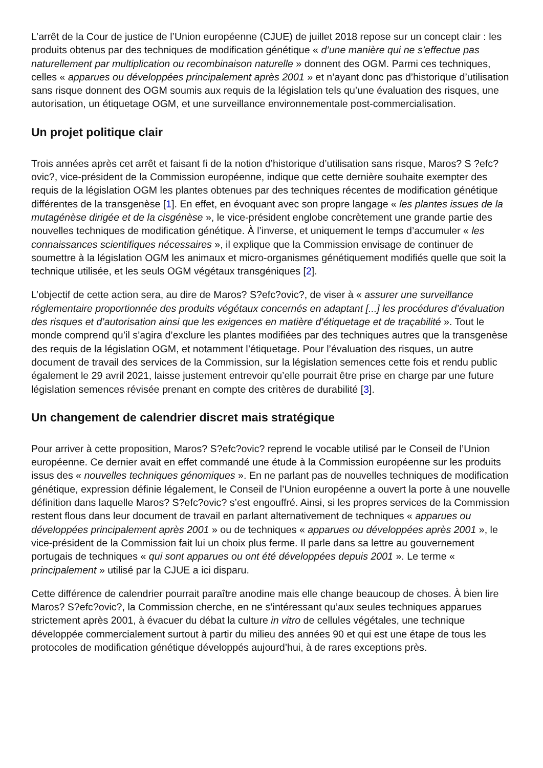L’arrêt de la Cour de justice de l’Union européenne (CJUE) de juillet 2018 repose sur un concept clair : les produits obtenus par des techniques de modification génétique « d’une manière qui ne s’effectue pas naturellement par multiplication ou recombinaison naturelle » donnent des OGM. Parmi ces techniques, celles « apparues ou développées principalement après 2001 » et n’ayant donc pas d’historique d’utilisation sans risque donnent des OGM soumis aux requis de la législation tels qu’une évaluation des risques, une autorisation, un étiquetage OGM, et une surveillance environnementale post-commercialisation.
Un projet politique clair
Trois années après cet arrêt et faisant fi de la notion d’historique d’utilisation sans risque, Maros? S ?efc?ovic?, vice-président de la Commission européenne, indique que cette dernière souhaite exempter des requis de la législation OGM les plantes obtenues par des techniques récentes de modification génétique différentes de la transgenèse [1]. En effet, en évoquant avec son propre langage « les plantes issues de la mutagénèse dirigée et de la cisgénèse », le vice-président englobe concrètement une grande partie des nouvelles techniques de modification génétique. À l’inverse, et uniquement le temps d’accumuler « les connaissances scientifiques nécessaires », il explique que la Commission envisage de continuer de soumettre à la législation OGM les animaux et micro-organismes génétiquement modifiés quelle que soit la technique utilisée, et les seuls OGM végétaux transgéniques [2].
L’objectif de cette action sera, au dire de Maros? S?efc?ovic?, de viser à « assurer une surveillance réglementaire proportionnée des produits végétaux concernés en adaptant [...] les procédures d’évaluation des risques et d’autorisation ainsi que les exigences en matière d’étiquetage et de traçabilité ». Tout le monde comprend qu’il s’agira d’exclure les plantes modifiées par des techniques autres que la transgenèse des requis de la législation OGM, et notamment l’étiquetage. Pour l’évaluation des risques, un autre document de travail des services de la Commission, sur la législation semences cette fois et rendu public également le 29 avril 2021, laisse justement entrevoir qu’elle pourrait être prise en charge par une future législation semences révisée prenant en compte des critères de durabilité [3].
Un changement de calendrier discret mais stratégique
Pour arriver à cette proposition, Maros? S?efc?ovic? reprend le vocable utilisé par le Conseil de l’Union européenne. Ce dernier avait en effet commandé une étude à la Commission européenne sur les produits issus des « nouvelles techniques génomiques ». En ne parlant pas de nouvelles techniques de modification génétique, expression définie légalement, le Conseil de l’Union européenne a ouvert la porte à une nouvelle définition dans laquelle Maros? S?efc?ovic? s’est engouffré. Ainsi, si les propres services de la Commission restent flous dans leur document de travail en parlant alternativement de techniques « apparues ou développées principalement après 2001 » ou de techniques « apparues ou développées après 2001 », le vice-président de la Commission fait lui un choix plus ferme. Il parle dans sa lettre au gouvernement portugais de techniques « qui sont apparues ou ont été développées depuis 2001 ». Le terme « principalement » utilisé par la CJUE a ici disparu.
Cette différence de calendrier pourrait paraître anodine mais elle change beaucoup de choses. À bien lire Maros? S?efc?ovic?, la Commission cherche, en ne s’intéressant qu’aux seules techniques apparues strictement après 2001, à évacuer du débat la culture in vitro de cellules végétales, une technique développée commercialement surtout à partir du milieu des années 90 et qui est une étape de tous les protocoles de modification génétique développés aujourd’hui, à de rares exceptions près.